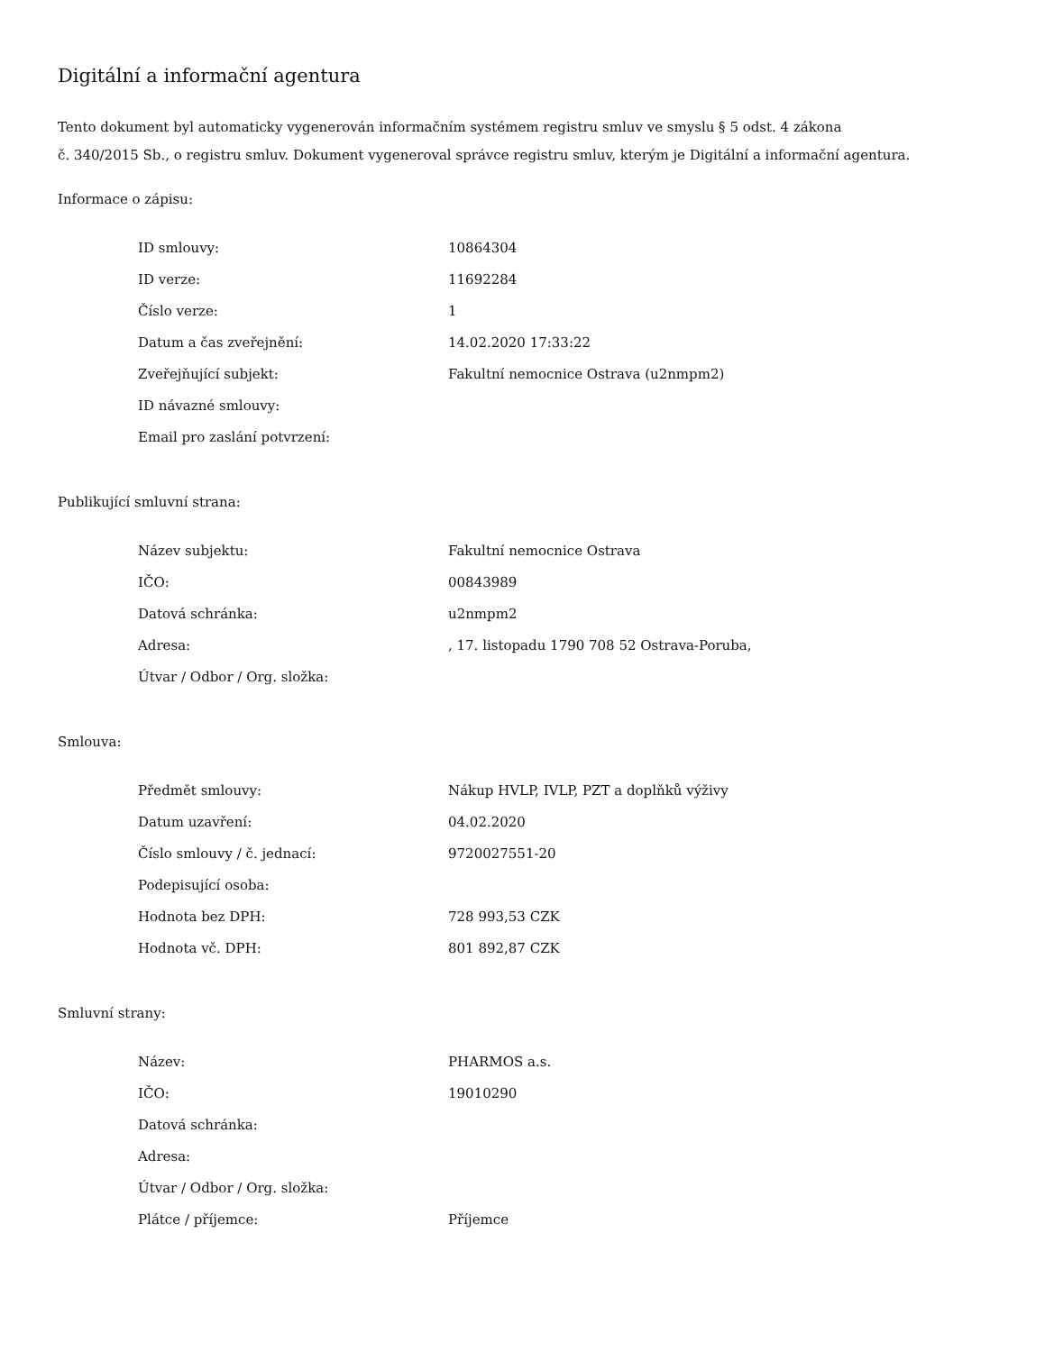Digitální a informační agentura
Tento dokument byl automaticky vygenerován informačním systémem registru smluv ve smyslu § 5 odst. 4 zákona
č. 340/2015 Sb., o registru smluv. Dokument vygeneroval správce registru smluv, kterým je Digitální a informační agentura.
Informace o zápisu:
| ID smlouvy: | 10864304 |
| ID verze: | 11692284 |
| Číslo verze: | 1 |
| Datum a čas zveřejnění: | 14.02.2020 17:33:22 |
| Zveřejňující subjekt: | Fakultní nemocnice Ostrava (u2nmpm2) |
| ID návazné smlouvy: | |
| Email pro zaslání potvrzení: | |
Publikující smluvní strana:
| Název subjektu: | Fakultní nemocnice Ostrava |
| IČO: | 00843989 |
| Datová schránka: | u2nmpm2 |
| Adresa: | , 17. listopadu 1790 708 52 Ostrava-Poruba, |
| Útvar / Odbor / Org. složka: | |
Smlouva:
| Předmět smlouvy: | Nákup HVLP, IVLP, PZT a doplňků výživy |
| Datum uzavření: | 04.02.2020 |
| Číslo smlouvy / č. jednací: | 9720027551-20 |
| Podepisující osoba: | |
| Hodnota bez DPH: | 728 993,53 CZK |
| Hodnota vč. DPH: | 801 892,87 CZK |
Smluvní strany:
| Název: | PHARMOS a.s. |
| IČO: | 19010290 |
| Datová schránka: | |
| Adresa: | |
| Útvar / Odbor / Org. složka: | |
| Plátce / příjemce: | Příjemce |